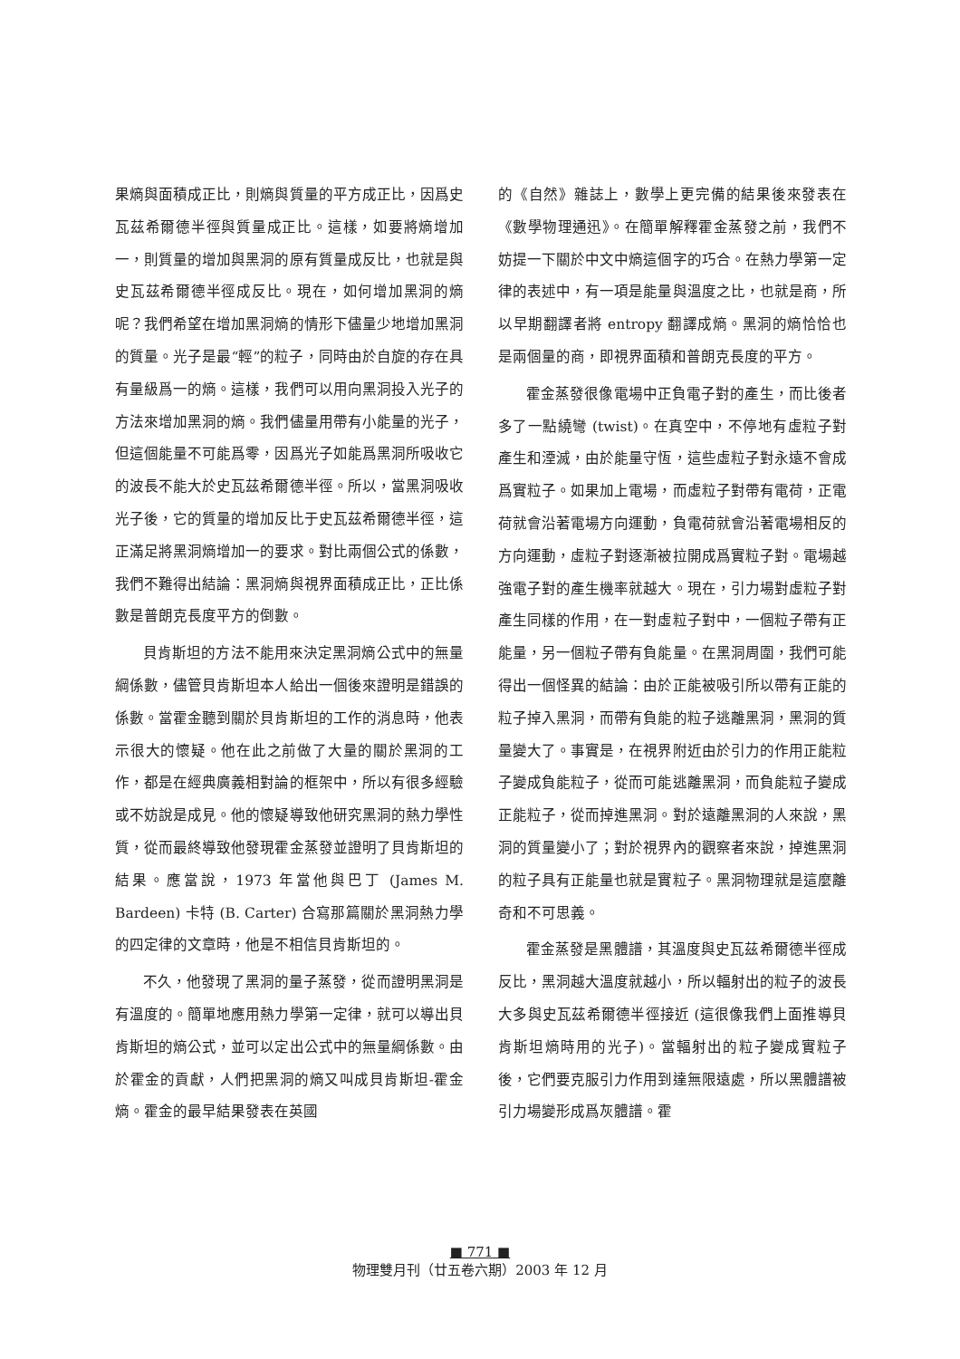果熵與面積成正比，則熵與質量的平方成正比，因爲史瓦茲希爾德半徑與質量成正比。這樣，如要將熵增加一，則質量的增加與黑洞的原有質量成反比，也就是與史瓦茲希爾德半徑成反比。現在，如何增加黑洞的熵呢？我們希望在增加黑洞熵的情形下儘量少地增加黑洞的質量。光子是最“輕”的粒子，同時由於自旋的存在具有量級爲一的熵。這樣，我們可以用向黑洞投入光子的方法來增加黑洞的熵。我們儘量用帶有小能量的光子，但這個能量不可能爲零，因爲光子如能爲黑洞所吸收它的波長不能大於史瓦茲希爾德半徑。所以，當黑洞吸收光子後，它的質量的增加反比于史瓦茲希爾德半徑，這正滿足將黑洞熵增加一的要求。對比兩個公式的係數，我們不難得出結論：黑洞熵與視界面積成正比，正比係數是普朗克長度平方的倒數。
貝肯斯坦的方法不能用來決定黑洞熵公式中的無量綱係數，儘管貝肯斯坦本人給出一個後來證明是錯誤的係數。當霍金聽到關於貝肯斯坦的工作的消息時，他表示很大的懷疑。他在此之前做了大量的關於黑洞的工作，都是在經典廣義相對論的框架中，所以有很多經驗或不妨說是成見。他的懷疑導致他研究黑洞的熱力學性質，從而最終導致他發現霍金蒸發並證明了貝肯斯坦的結果。應當說，1973 年當他與巴丁 (James M. Bardeen) 卡特 (B. Carter) 合寫那篇關於黑洞熱力學的四定律的文章時，他是不相信貝肯斯坦的。
不久，他發現了黑洞的量子蒸發，從而證明黑洞是有溫度的。簡單地應用熱力學第一定律，就可以導出貝肯斯坦的熵公式，並可以定出公式中的無量綱係數。由於霍金的貢獻，人們把黑洞的熵又叫成貝肯斯坦-霍金熵。霍金的最早結果發表在英國
的《自然》雜誌上，數學上更完備的結果後來發表在《數學物理通迅》。在簡單解釋霍金蒸發之前，我們不妨提一下關於中文中熵這個字的巧合。在熱力學第一定律的表述中，有一項是能量與溫度之比，也就是商，所以早期翻譯者將 entropy 翻譯成熵。黑洞的熵恰恰也是兩個量的商，即視界面積和普朗克長度的平方。
霍金蒸發很像電場中正負電子對的產生，而比後者多了一點繞彎 (twist)。在真空中，不停地有虛粒子對產生和湮滅，由於能量守恆，這些虛粒子對永遠不會成爲實粒子。如果加上電場，而虛粒子對帶有電荷，正電荷就會沿著電場方向運動，負電荷就會沿著電場相反的方向運動，虛粒子對逐漸被拉開成爲實粒子對。電場越強電子對的產生機率就越大。現在，引力場對虛粒子對產生同樣的作用，在一對虛粒子對中，一個粒子帶有正能量，另一個粒子帶有負能量。在黑洞周圍，我們可能得出一個怪異的結論：由於正能被吸引所以帶有正能的粒子掉入黑洞，而帶有負能的粒子逃離黑洞，黑洞的質量變大了。事實是，在視界附近由於引力的作用正能粒子變成負能粒子，從而可能逃離黑洞，而負能粒子變成正能粒子，從而掉進黑洞。對於遠離黑洞的人來說，黑洞的質量變小了；對於視界內的觀察者來說，掉進黑洞的粒子具有正能量也就是實粒子。黑洞物理就是這麼離奇和不可思義。
霍金蒸發是黑體譜，其溫度與史瓦茲希爾德半徑成反比，黑洞越大溫度就越小，所以輻射出的粒子的波長大多與史瓦茲希爾德半徑接近 (這很像我們上面推導貝肯斯坦熵時用的光子)。當輻射出的粒子變成實粒子後，它們要克服引力作用到達無限遠處，所以黑體譜被引力場變形成爲灰體譜。霍
■ 771 ■
物理雙月刊（廿五卷六期）2003 年 12 月